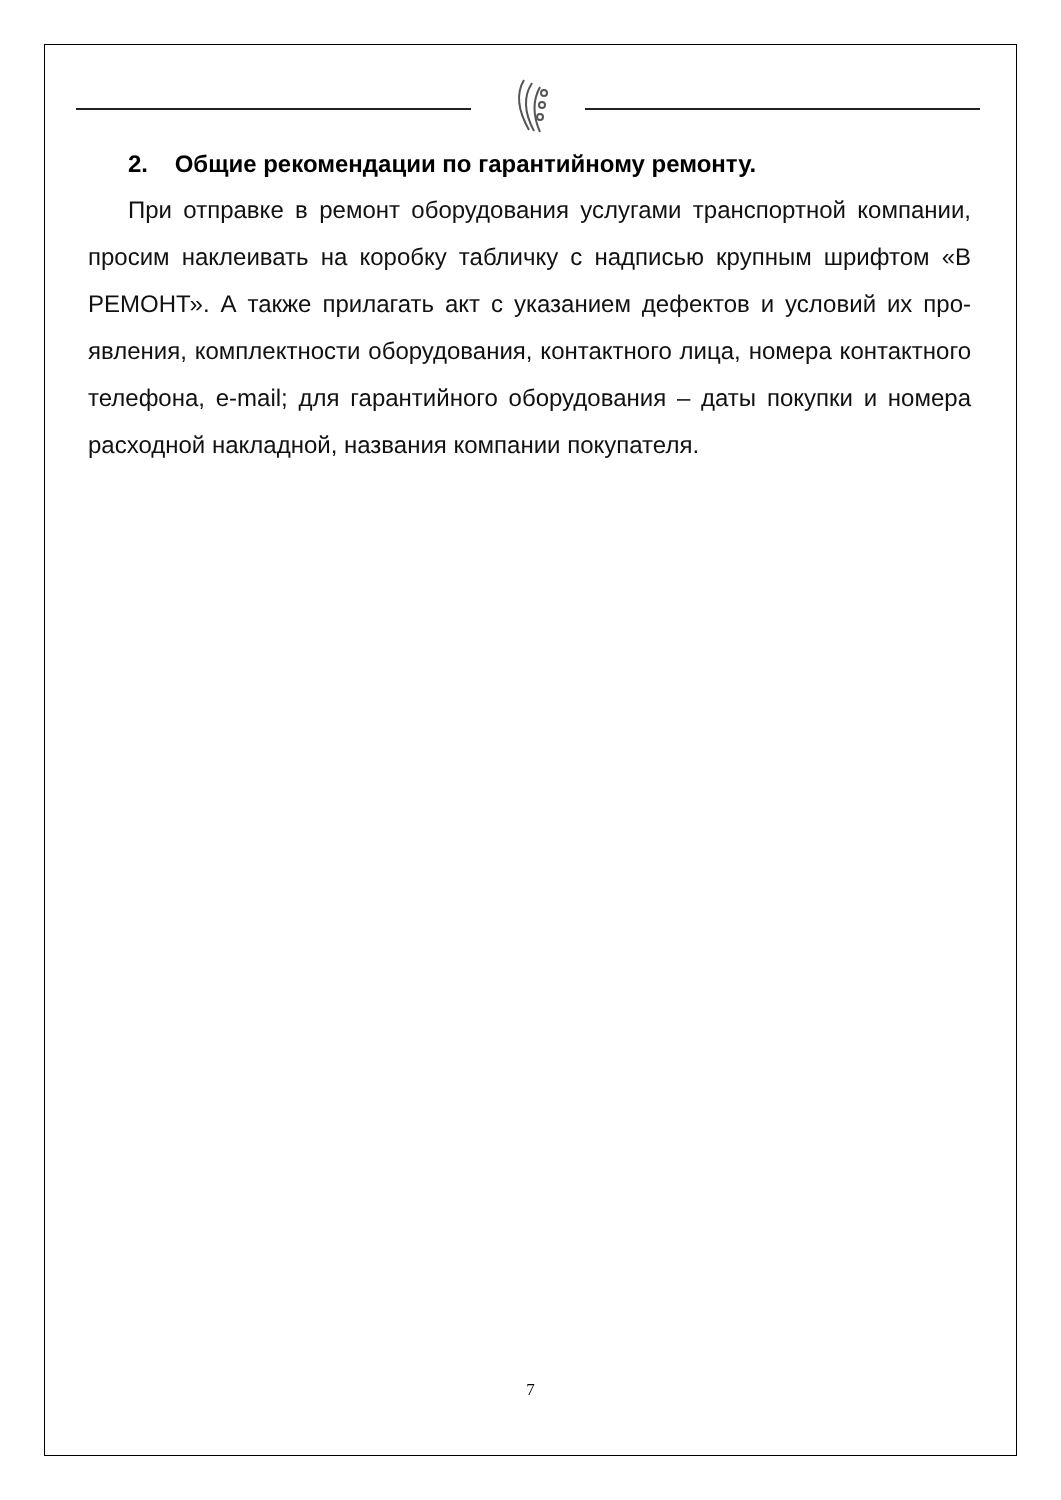2. Общие рекомендации по гарантийному ремонту.
При отправке в ремонт оборудования услугами транспортной компании, просим наклеивать на коробку табличку с надписью крупным шрифтом «В РЕМОНТ». А также прилагать акт с указанием дефектов и условий их про­явления, комплектности оборудования, контактного лица, номера контакт­ного телефона, e-mail; для гарантийного оборудования – даты покупки и но­мера расходной накладной, названия компании покупателя.
7